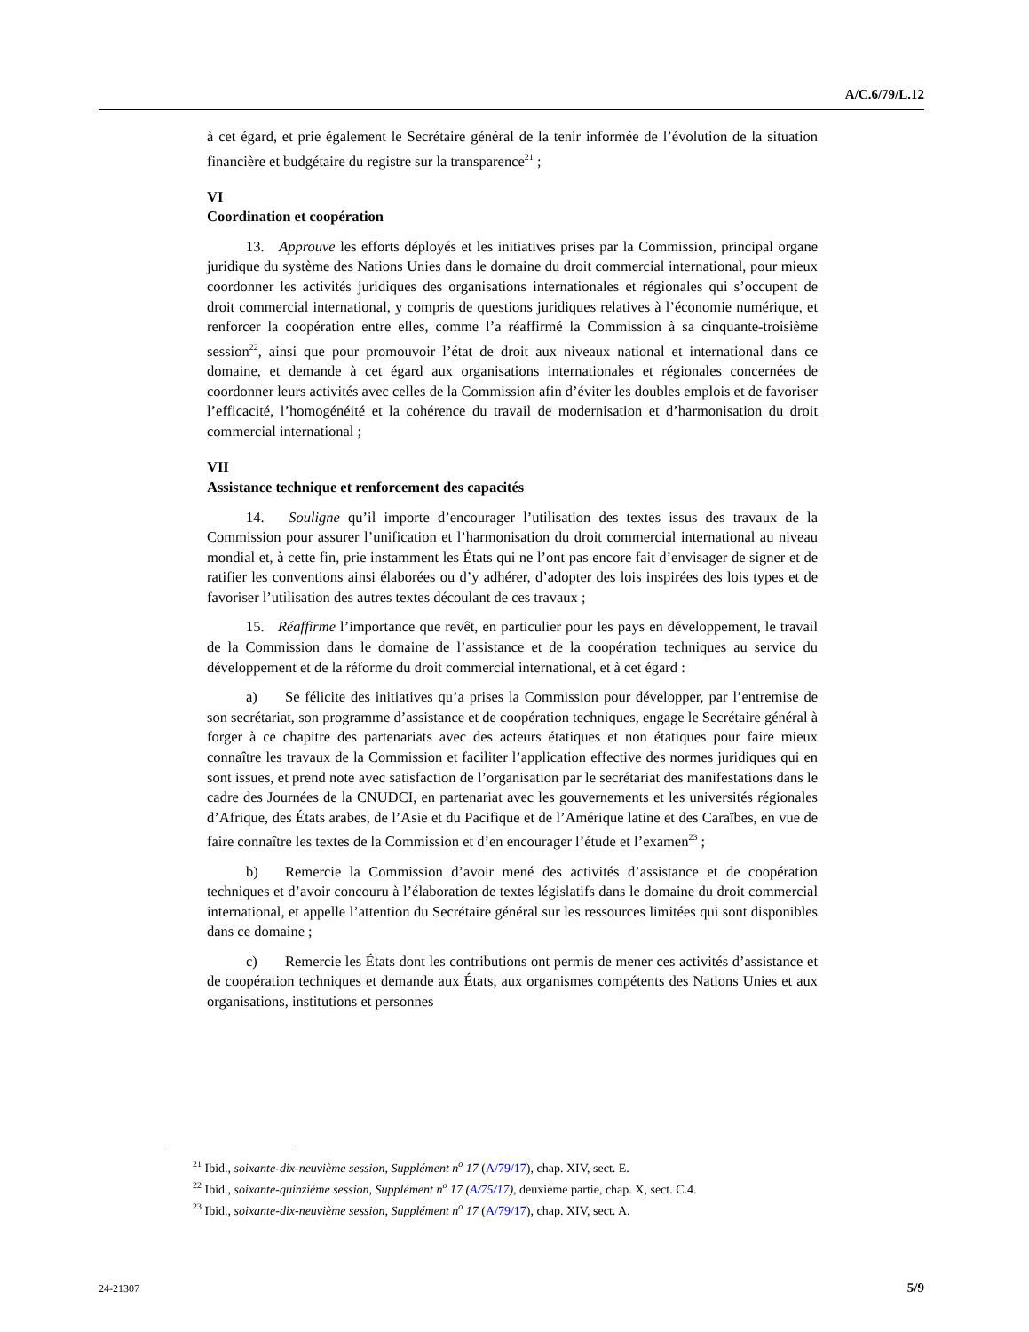A/C.6/79/L.12
à cet égard, et prie également le Secrétaire général de la tenir informée de l’évolution de la situation financière et budgétaire du registre sur la transparence<sup>21</sup> ;
VI
Coordination et coopération
13. Approuve les efforts déployés et les initiatives prises par la Commission, principal organe juridique du système des Nations Unies dans le domaine du droit commercial international, pour mieux coordonner les activités juridiques des organisations internationales et régionales qui s’occupent de droit commercial international, y compris de questions juridiques relatives à l’économie numérique, et renforcer la coopération entre elles, comme l’a réaffirmé la Commission à sa cinquante-troisième session<sup>22</sup>, ainsi que pour promouvoir l’état de droit aux niveaux national et international dans ce domaine, et demande à cet égard aux organisations internationales et régionales concernées de coordonner leurs activités avec celles de la Commission afin d’éviter les doubles emplois et de favoriser l’efficacité, l’homogénéité et la cohérence du travail de modernisation et d’harmonisation du droit commercial international ;
VII
Assistance technique et renforcement des capacités
14. Souligne qu’il importe d’encourager l’utilisation des textes issus des travaux de la Commission pour assurer l’unification et l’harmonisation du droit commercial international au niveau mondial et, à cette fin, prie instamment les États qui ne l’ont pas encore fait d’envisager de signer et de ratifier les conventions ainsi élaborées ou d’y adhérer, d’adopter des lois inspirées des lois types et de favoriser l’utilisation des autres textes découlant de ces travaux ;
15. Réaffirme l’importance que revêt, en particulier pour les pays en développement, le travail de la Commission dans le domaine de l’assistance et de la coopération techniques au service du développement et de la réforme du droit commercial international, et à cet égard :
a) Se félicite des initiatives qu’a prises la Commission pour développer, par l’entremise de son secrétariat, son programme d’assistance et de coopération techniques, engage le Secrétaire général à forger à ce chapitre des partenariats avec des acteurs étatiques et non étatiques pour faire mieux connaître les travaux de la Commission et faciliter l’application effective des normes juridiques qui en sont issues, et prend note avec satisfaction de l’organisation par le secrétariat des manifestations dans le cadre des Journées de la CNUDCI, en partenariat avec les gouvernements et les universités régionales d’Afrique, des États arabes, de l’Asie et du Pacifique et de l’Amérique latine et des Caraïbes, en vue de faire connaître les textes de la Commission et d’en encourager l’étude et l’examen<sup>23</sup> ;
b) Remercie la Commission d’avoir mené des activités d’assistance et de coopération techniques et d’avoir concouru à l’élaboration de textes législatifs dans le domaine du droit commercial international, et appelle l’attention du Secrétaire général sur les ressources limitées qui sont disponibles dans ce domaine ;
c) Remercie les États dont les contributions ont permis de mener ces activités d’assistance et de coopération techniques et demande aux États, aux organismes compétents des Nations Unies et aux organisations, institutions et personnes
<sup>21</sup> Ibid., soixante-dix-neuvième session, Supplément n<sup>o</sup> 17 (A/79/17), chap. XIV, sect. E.
<sup>22</sup> Ibid., soixante-quinzième session, Supplément n<sup>o</sup> 17 (A/75/17), deuxième partie, chap. X, sect. C.4.
<sup>23</sup> Ibid., soixante-dix-neuvième session, Supplément n<sup>o</sup> 17 (A/79/17), chap. XIV, sect. A.
24-21307 5/9